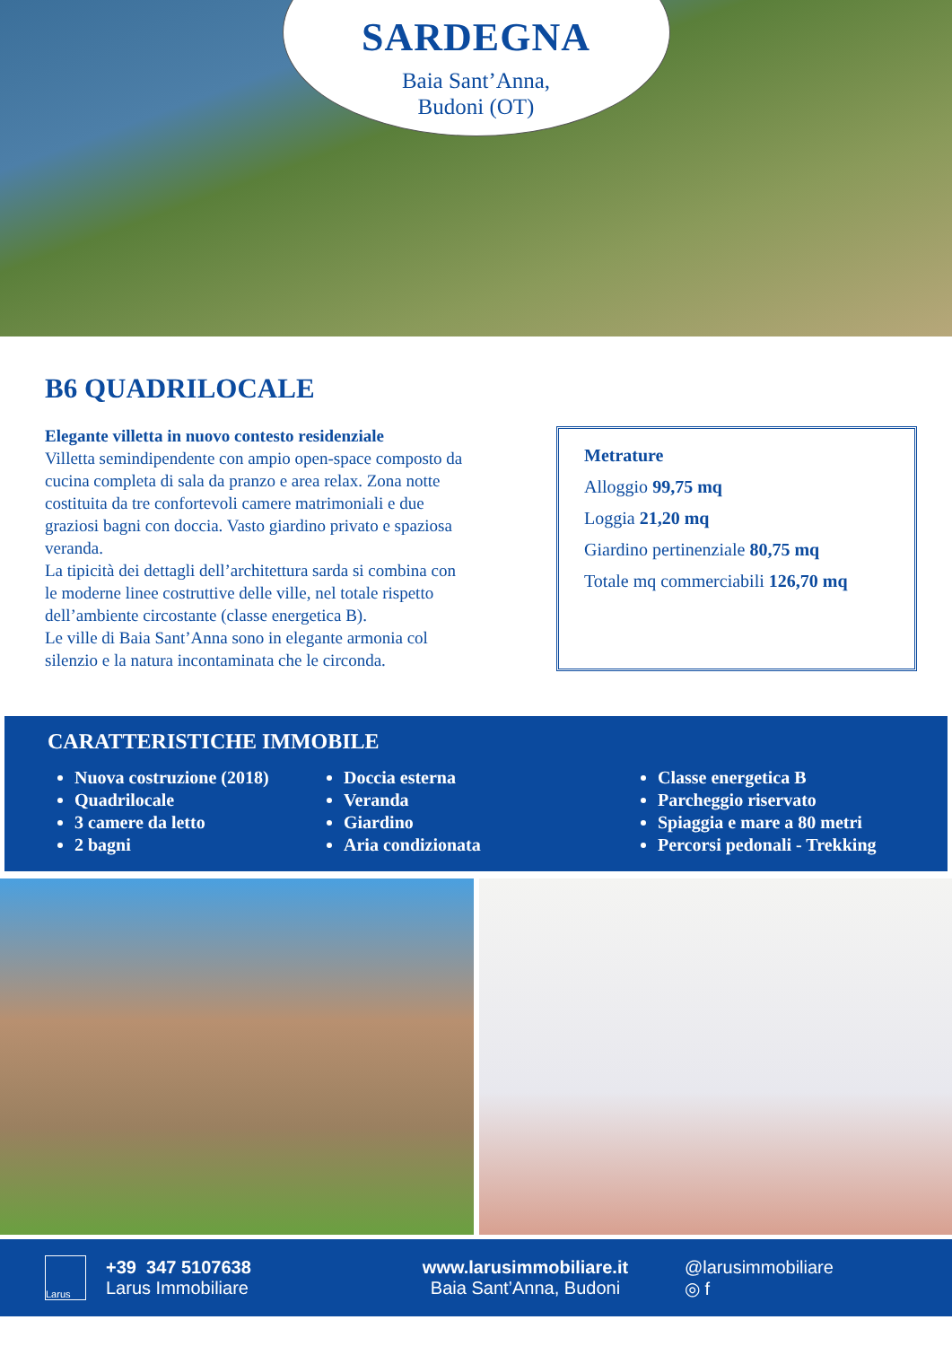SARDEGNA
Baia Sant’Anna,
Budoni (OT)
B6 QUADRILOCALE
Elegante villetta in nuovo contesto residenziale
Villetta semindipendente con ampio open-space composto da cucina completa di sala da pranzo e area relax. Zona notte costituita da tre confortevoli camere matrimoniali e due graziosi bagni con doccia. Vasto giardino privato e spaziosa veranda.
La tipicità dei dettagli dell’architettura sarda si combina con le moderne linee costruttive delle ville, nel totale rispetto dell’ambiente circostante (classe energetica B).
Le ville di Baia Sant’Anna sono in elegante armonia col silenzio e la natura incontaminata che le circonda.
Metrature
Alloggio 99,75 mq
Loggia 21,20 mq
Giardino pertinenziale 80,75 mq
Totale mq commerciabili 126,70 mq
CARATTERISTICHE IMMOBILE
Nuova costruzione (2018)
Quadrilocale
3 camere da letto
2 bagni
Doccia esterna
Veranda
Giardino
Aria condizionata
Classe energetica B
Parcheggio riservato
Spiaggia e mare a 80 metri
Percorsi pedonali - Trekking
Larus
+39 347 5107638
Larus Immobiliare
www.larusimmobiliare.it
Baia Sant’Anna, Budoni
@larusimmobiliare
◎ f